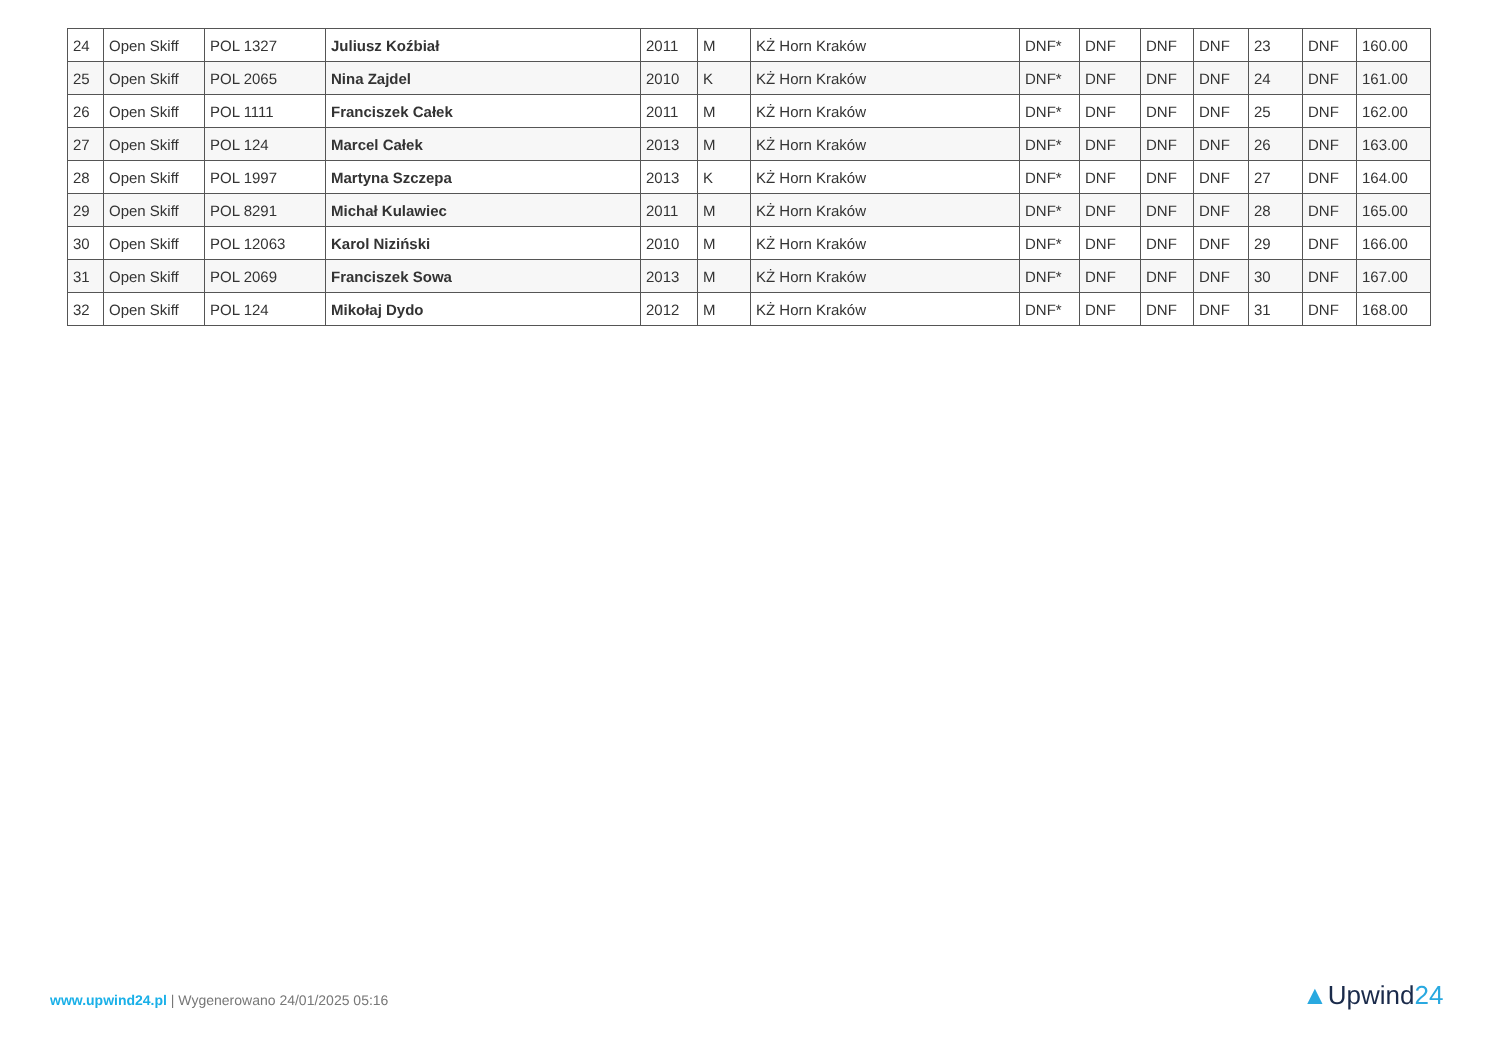| 24 | Open Skiff | POL 1327 | Juliusz Koźbiał | 2011 | M | KŻ Horn Kraków | DNF* | DNF | DNF | DNF | 23 | DNF | 160.00 |
| 25 | Open Skiff | POL 2065 | Nina Zajdel | 2010 | K | KŻ Horn Kraków | DNF* | DNF | DNF | DNF | 24 | DNF | 161.00 |
| 26 | Open Skiff | POL 1111 | Franciszek Całek | 2011 | M | KŻ Horn Kraków | DNF* | DNF | DNF | DNF | 25 | DNF | 162.00 |
| 27 | Open Skiff | POL 124 | Marcel Całek | 2013 | M | KŻ Horn Kraków | DNF* | DNF | DNF | DNF | 26 | DNF | 163.00 |
| 28 | Open Skiff | POL 1997 | Martyna Szczepa | 2013 | K | KŻ Horn Kraków | DNF* | DNF | DNF | DNF | 27 | DNF | 164.00 |
| 29 | Open Skiff | POL 8291 | Michał Kulawiec | 2011 | M | KŻ Horn Kraków | DNF* | DNF | DNF | DNF | 28 | DNF | 165.00 |
| 30 | Open Skiff | POL 12063 | Karol Niziński | 2010 | M | KŻ Horn Kraków | DNF* | DNF | DNF | DNF | 29 | DNF | 166.00 |
| 31 | Open Skiff | POL 2069 | Franciszek Sowa | 2013 | M | KŻ Horn Kraków | DNF* | DNF | DNF | DNF | 30 | DNF | 167.00 |
| 32 | Open Skiff | POL 124 | Mikołaj Dydo | 2012 | M | KŻ Horn Kraków | DNF* | DNF | DNF | DNF | 31 | DNF | 168.00 |
www.upwind24.pl | Wygenerowano 24/01/2025 05:16
▲Upwind24